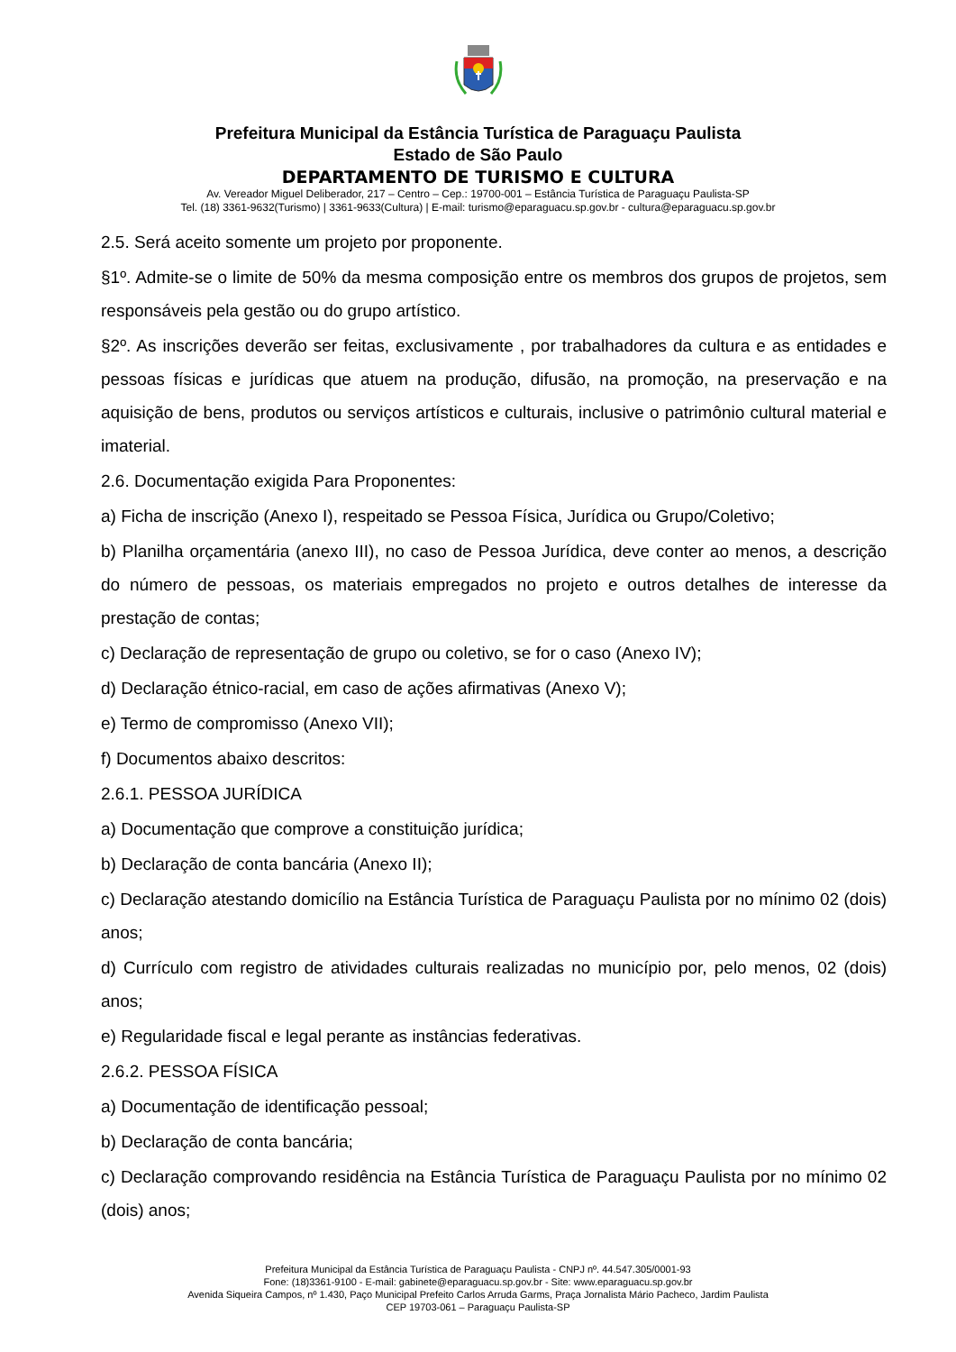Prefeitura Municipal da Estância Turística de Paraguaçu Paulista
Estado de São Paulo
DEPARTAMENTO DE TURISMO E CULTURA
Av. Vereador Miguel Deliberador, 217 – Centro – Cep.: 19700-001 – Estância Turística de Paraguaçu Paulista-SP
Tel. (18) 3361-9632(Turismo) | 3361-9633(Cultura) | E-mail: turismo@eparaguacu.sp.gov.br - cultura@eparaguacu.sp.gov.br
2.5. Será aceito somente um projeto por proponente.
§1º. Admite-se o limite de 50% da mesma composição entre os membros dos grupos de projetos, sem responsáveis pela gestão ou do grupo artístico.
§2º. As inscrições deverão ser feitas, exclusivamente , por trabalhadores da cultura e as entidades e pessoas físicas e jurídicas que atuem na produção, difusão, na promoção, na preservação e na aquisição de bens, produtos ou serviços artísticos e culturais, inclusive o patrimônio cultural material e imaterial.
2.6. Documentação exigida Para Proponentes:
a) Ficha de inscrição (Anexo I), respeitado se Pessoa Física, Jurídica ou Grupo/Coletivo;
b) Planilha orçamentária (anexo III), no caso de Pessoa Jurídica, deve conter ao menos, a descrição do número de pessoas, os materiais empregados no projeto e outros detalhes de interesse da prestação de contas;
c) Declaração de representação de grupo ou coletivo, se for o caso (Anexo IV);
d) Declaração étnico-racial, em caso de ações afirmativas (Anexo V);
e) Termo de compromisso (Anexo VII);
f) Documentos abaixo descritos:
2.6.1. PESSOA JURÍDICA
a) Documentação que comprove a constituição jurídica;
b) Declaração de conta bancária (Anexo II);
c) Declaração atestando domicílio na Estância Turística de Paraguaçu Paulista por no mínimo 02 (dois) anos;
d) Currículo com registro de atividades culturais realizadas no município por, pelo menos, 02 (dois) anos;
e) Regularidade fiscal e legal perante as instâncias federativas.
2.6.2. PESSOA FÍSICA
a) Documentação de identificação pessoal;
b) Declaração de conta bancária;
c) Declaração comprovando residência na Estância Turística de Paraguaçu Paulista por no mínimo 02 (dois) anos;
Prefeitura Municipal da Estância Turística de Paraguaçu Paulista - CNPJ nº. 44.547.305/0001-93
Fone: (18)3361-9100 - E-mail: gabinete@eparaguacu.sp.gov.br - Site: www.eparaguacu.sp.gov.br
Avenida Siqueira Campos, nº 1.430, Paço Municipal Prefeito Carlos Arruda Garms, Praça Jornalista Mário Pacheco, Jardim Paulista
CEP 19703-061 – Paraguaçu Paulista-SP